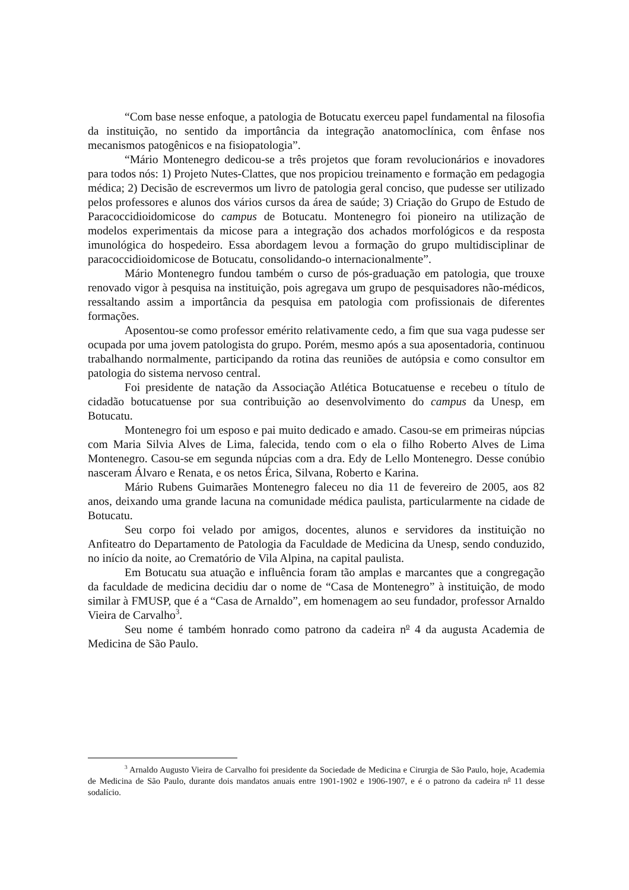“Com base nesse enfoque, a patologia de Botucatu exerceu papel fundamental na filosofia da instituição, no sentido da importância da integração anatomoclínica, com ênfase nos mecanismos patogênicos e na fisiopatologia”.
“Mário Montenegro dedicou-se a três projetos que foram revolucionários e inovadores para todos nós: 1) Projeto Nutes-Clattes, que nos propiciou treinamento e formação em pedagogia médica; 2) Decisão de escrevermos um livro de patologia geral conciso, que pudesse ser utilizado pelos professores e alunos dos vários cursos da área de saúde; 3) Criação do Grupo de Estudo de Paracoccidioidomicose do campus de Botucatu. Montenegro foi pioneiro na utilização de modelos experimentais da micose para a integração dos achados morfológicos e da resposta imunológica do hospedeiro. Essa abordagem levou a formação do grupo multidisciplinar de paracoccidioidomicose de Botucatu, consolidando-o internacionalmente”.
Mário Montenegro fundou também o curso de pós-graduação em patologia, que trouxe renovado vigor à pesquisa na instituição, pois agregava um grupo de pesquisadores não-médicos, ressaltando assim a importância da pesquisa em patologia com profissionais de diferentes formações.
Aposentou-se como professor emérito relativamente cedo, a fim que sua vaga pudesse ser ocupada por uma jovem patologista do grupo. Porém, mesmo após a sua aposentadoria, continuou trabalhando normalmente, participando da rotina das reuniões de autópsia e como consultor em patologia do sistema nervoso central.
Foi presidente de natação da Associação Atlética Botucatuense e recebeu o título de cidadão botucatuense por sua contribuição ao desenvolvimento do campus da Unesp, em Botucatu.
Montenegro foi um esposo e pai muito dedicado e amado. Casou-se em primeiras núpcias com Maria Silvia Alves de Lima, falecida, tendo com o ela o filho Roberto Alves de Lima Montenegro. Casou-se em segunda núpcias com a dra. Edy de Lello Montenegro. Desse conúbio nasceram Álvaro e Renata, e os netos Érica, Silvana, Roberto e Karina.
Mário Rubens Guimarães Montenegro faleceu no dia 11 de fevereiro de 2005, aos 82 anos, deixando uma grande lacuna na comunidade médica paulista, particularmente na cidade de Botucatu.
Seu corpo foi velado por amigos, docentes, alunos e servidores da instituição no Anfiteatro do Departamento de Patologia da Faculdade de Medicina da Unesp, sendo conduzido, no início da noite, ao Crematório de Vila Alpina, na capital paulista.
Em Botucatu sua atuação e influência foram tão amplas e marcantes que a congregação da faculdade de medicina decidiu dar o nome de “Casa de Montenegro” à instituição, de modo similar à FMUSP, que é a “Casa de Arnaldo”, em homenagem ao seu fundador, professor Arnaldo Vieira de Carvalho<sup>3</sup>.
Seu nome é também honrado como patrono da cadeira n<sup>o</sup> 4 da augusta Academia de Medicina de São Paulo.
<sup>3</sup> Arnaldo Augusto Vieira de Carvalho foi presidente da Sociedade de Medicina e Cirurgia de São Paulo, hoje, Academia de Medicina de São Paulo, durante dois mandatos anuais entre 1901-1902 e 1906-1907, e é o patrono da cadeira n<sup>o</sup> 11 desse sodalício.